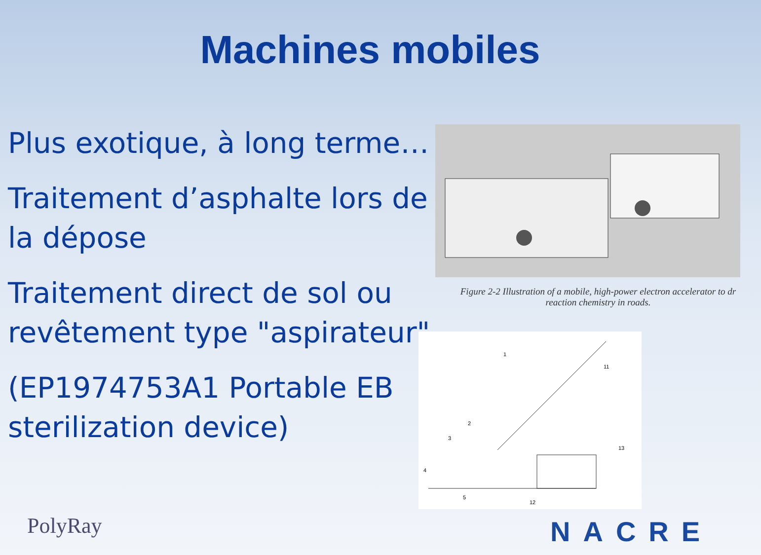Machines mobiles
Plus exotique, à long terme…
Traitement d’asphalte lors de la dépose
Traitement direct de sol ou revêtement type "aspirateur"
(EP1974753A1 Portable EB sterilization device)
Figure 2-2 Illustration of a mobile, high-power electron accelerator to dr
reaction chemistry in roads.
1
11
2
3
4
5
12
13
PolyRay NACRE